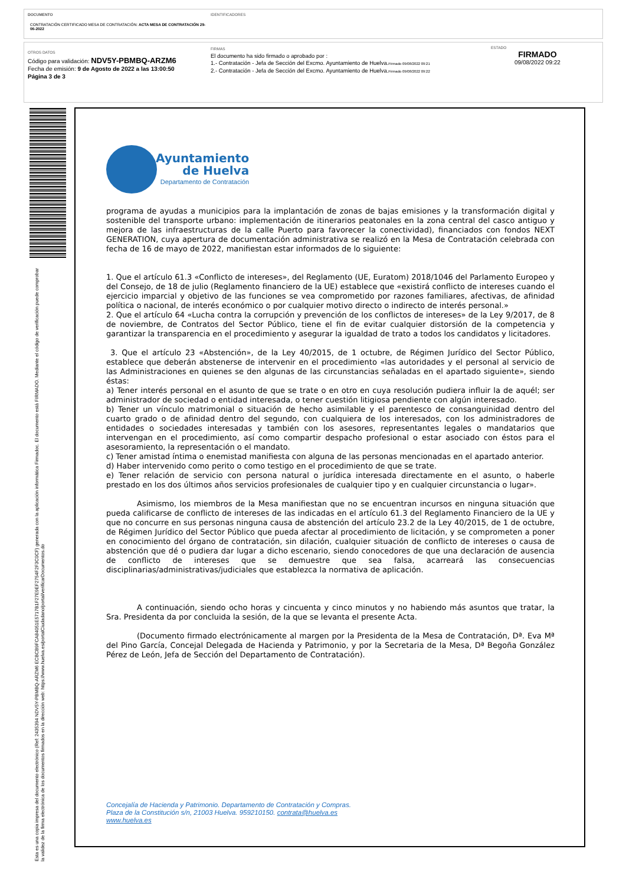DOCUMENTO
CONTRATACIÓN CERTIFICADO MESA DE CONTRATACIÓN: ACTA MESA DE CONTRATACIÓN 29-06-2022
IDENTIFICADORES
OTROS DATOS
Código para validación: NDV5Y-PBMBQ-ARZM6
Fecha de emisión: 9 de Agosto de 2022 a las 13:00:50
Página 3 de 3
FIRMAS
El documento ha sido firmado o aprobado por :
1.- Contratación - Jefa de Sección del Excmo. Ayuntamiento de Huelva.Firmado 09/08/2022 09:21
2.- Contratación - Jefa de Sección del Excmo. Ayuntamiento de Huelva.Firmado 09/08/2022 09:22
ESTADO
FIRMADO
09/08/2022 09:22
Esta es una copia impresa del documento electrónico (Ref: 2435394 NDV5Y-PBMBQ-ARZM6 ECBCB9FCA84051E5717B1F27E9EF2754F2F3C0CF) generada con la aplicación informática Firmadoc. El documento está FIRMADO. Mediante el código de verificación puede comprobar la validez de la firma electrónica de los documentos firmados en la dirección web: https://www.huelva.es/portalCiudadano/portal/verificarDocumentos.do
Ayuntamiento
de Huelva
Departamento de Contratación
programa de ayudas a municipios para la implantación de zonas de bajas emisiones y la transformación digital y sostenible del transporte urbano: implementación de itinerarios peatonales en la zona central del casco antiguo y mejora de las infraestructuras de la calle Puerto para favorecer la conectividad), financiados con fondos NEXT GENERATION, cuya apertura de documentación administrativa se realizó en la Mesa de Contratación celebrada con fecha de 16 de mayo de 2022, manifiestan estar informados de lo siguiente:
1. Que el artículo 61.3 «Conflicto de intereses», del Reglamento (UE, Euratom) 2018/1046 del Parlamento Europeo y del Consejo, de 18 de julio (Reglamento financiero de la UE) establece que «existirá conflicto de intereses cuando el ejercicio imparcial y objetivo de las funciones se vea comprometido por razones familiares, afectivas, de afinidad política o nacional, de interés económico o por cualquier motivo directo o indirecto de interés personal.»
2. Que el artículo 64 «Lucha contra la corrupción y prevención de los conflictos de intereses» de la Ley 9/2017, de 8 de noviembre, de Contratos del Sector Público, tiene el fin de evitar cualquier distorsión de la competencia y garantizar la transparencia en el procedimiento y asegurar la igualdad de trato a todos los candidatos y licitadores.
3. Que el artículo 23 «Abstención», de la Ley 40/2015, de 1 octubre, de Régimen Jurídico del Sector Público, establece que deberán abstenerse de intervenir en el procedimiento «las autoridades y el personal al servicio de las Administraciones en quienes se den algunas de las circunstancias señaladas en el apartado siguiente», siendo éstas:
a) Tener interés personal en el asunto de que se trate o en otro en cuya resolución pudiera influir la de aquél; ser administrador de sociedad o entidad interesada, o tener cuestión litigiosa pendiente con algún interesado.
b) Tener un vínculo matrimonial o situación de hecho asimilable y el parentesco de consanguinidad dentro del cuarto grado o de afinidad dentro del segundo, con cualquiera de los interesados, con los administradores de entidades o sociedades interesadas y también con los asesores, representantes legales o mandatarios que intervengan en el procedimiento, así como compartir despacho profesional o estar asociado con éstos para el asesoramiento, la representación o el mandato.
c) Tener amistad íntima o enemistad manifiesta con alguna de las personas mencionadas en el apartado anterior.
d) Haber intervenido como perito o como testigo en el procedimiento de que se trate.
e) Tener relación de servicio con persona natural o jurídica interesada directamente en el asunto, o haberle prestado en los dos últimos años servicios profesionales de cualquier tipo y en cualquier circunstancia o lugar».
Asimismo, los miembros de la Mesa manifiestan que no se encuentran incursos en ninguna situación que pueda calificarse de conflicto de intereses de las indicadas en el artículo 61.3 del Reglamento Financiero de la UE y que no concurre en sus personas ninguna causa de abstención del artículo 23.2 de la Ley 40/2015, de 1 de octubre, de Régimen Jurídico del Sector Público que pueda afectar al procedimiento de licitación, y se comprometen a poner en conocimiento del órgano de contratación, sin dilación, cualquier situación de conflicto de intereses o causa de abstención que dé o pudiera dar lugar a dicho escenario, siendo conocedores de que una declaración de ausencia de conflicto de intereses que se demuestre que sea falsa, acarreará las consecuencias disciplinarias/administrativas/judiciales que establezca la normativa de aplicación.
A continuación, siendo ocho horas y cincuenta y cinco minutos y no habiendo más asuntos que tratar, la Sra. Presidenta da por concluida la sesión, de la que se levanta el presente Acta.
(Documento firmado electrónicamente al margen por la Presidenta de la Mesa de Contratación, Dª. Eva Mª del Pino García, Concejal Delegada de Hacienda y Patrimonio, y por la Secretaria de la Mesa, Dª Begoña González Pérez de León, Jefa de Sección del Departamento de Contratación).
Concejalía de Hacienda y Patrimonio. Departamento de Contratación y Compras.
Plaza de la Constitución s/n, 21003 Huelva. 959210150. contrata@huelva.es
www.huelva.es